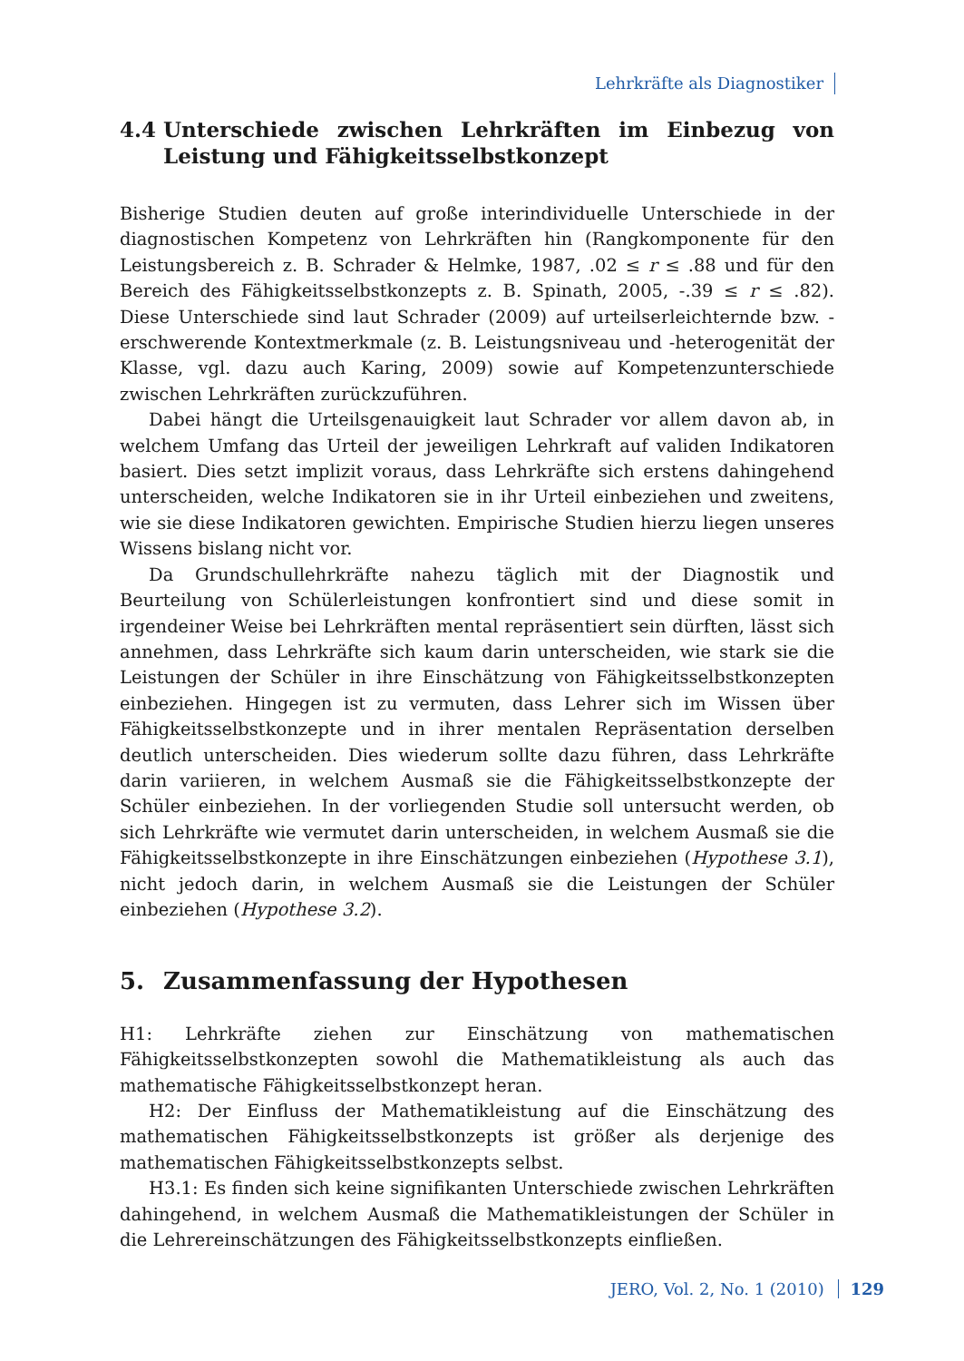Lehrkräfte als Diagnostiker
4.4 Unterschiede zwischen Lehrkräften im Einbezug von Leistung und Fähigkeitsselbstkonzept
Bisherige Studien deuten auf große interindividuelle Unterschiede in der diagnostischen Kompetenz von Lehrkräften hin (Rangkomponente für den Leistungsbereich z. B. Schrader & Helmke, 1987, .02 ≤ r ≤ .88 und für den Bereich des Fähigkeitsselbstkonzepts z. B. Spinath, 2005, -.39 ≤ r ≤ .82). Diese Unterschiede sind laut Schrader (2009) auf urteilserleichternde bzw. -erschwerende Kontextmerkmale (z. B. Leistungsniveau und -heterogenität der Klasse, vgl. dazu auch Karing, 2009) sowie auf Kompetenzunterschiede zwischen Lehrkräften zurückzuführen.
Dabei hängt die Urteilsgenauigkeit laut Schrader vor allem davon ab, in welchem Umfang das Urteil der jeweiligen Lehrkraft auf validen Indikatoren basiert. Dies setzt implizit voraus, dass Lehrkräfte sich erstens dahingehend unterscheiden, welche Indikatoren sie in ihr Urteil einbeziehen und zweitens, wie sie diese Indikatoren gewichten. Empirische Studien hierzu liegen unseres Wissens bislang nicht vor.
Da Grundschullehrkräfte nahezu täglich mit der Diagnostik und Beurteilung von Schülerleistungen konfrontiert sind und diese somit in irgendeiner Weise bei Lehrkräften mental repräsentiert sein dürften, lässt sich annehmen, dass Lehrkräfte sich kaum darin unterscheiden, wie stark sie die Leistungen der Schüler in ihre Einschätzung von Fähigkeitsselbstkonzepten einbeziehen. Hingegen ist zu vermuten, dass Lehrer sich im Wissen über Fähigkeitsselbstkonzepte und in ihrer mentalen Repräsentation derselben deutlich unterscheiden. Dies wiederum sollte dazu führen, dass Lehrkräfte darin variieren, in welchem Ausmaß sie die Fähigkeitsselbstkonzepte der Schüler einbeziehen. In der vorliegenden Studie soll untersucht werden, ob sich Lehrkräfte wie vermutet darin unterscheiden, in welchem Ausmaß sie die Fähigkeitsselbstkonzepte in ihre Einschätzungen einbeziehen (Hypothese 3.1), nicht jedoch darin, in welchem Ausmaß sie die Leistungen der Schüler einbeziehen (Hypothese 3.2).
5. Zusammenfassung der Hypothesen
H1: Lehrkräfte ziehen zur Einschätzung von mathematischen Fähigkeitsselbstkonzepten sowohl die Mathematikleistung als auch das mathematische Fähigkeitsselbstkonzept heran.
H2: Der Einfluss der Mathematikleistung auf die Einschätzung des mathematischen Fähigkeitsselbstkonzepts ist größer als derjenige des mathematischen Fähigkeitsselbstkonzepts selbst.
H3.1: Es finden sich keine signifikanten Unterschiede zwischen Lehrkräften dahingehend, in welchem Ausmaß die Mathematikleistungen der Schüler in die Lehrereinschätzungen des Fähigkeitsselbstkonzepts einfließen.
JERO, Vol. 2, No. 1 (2010) 129